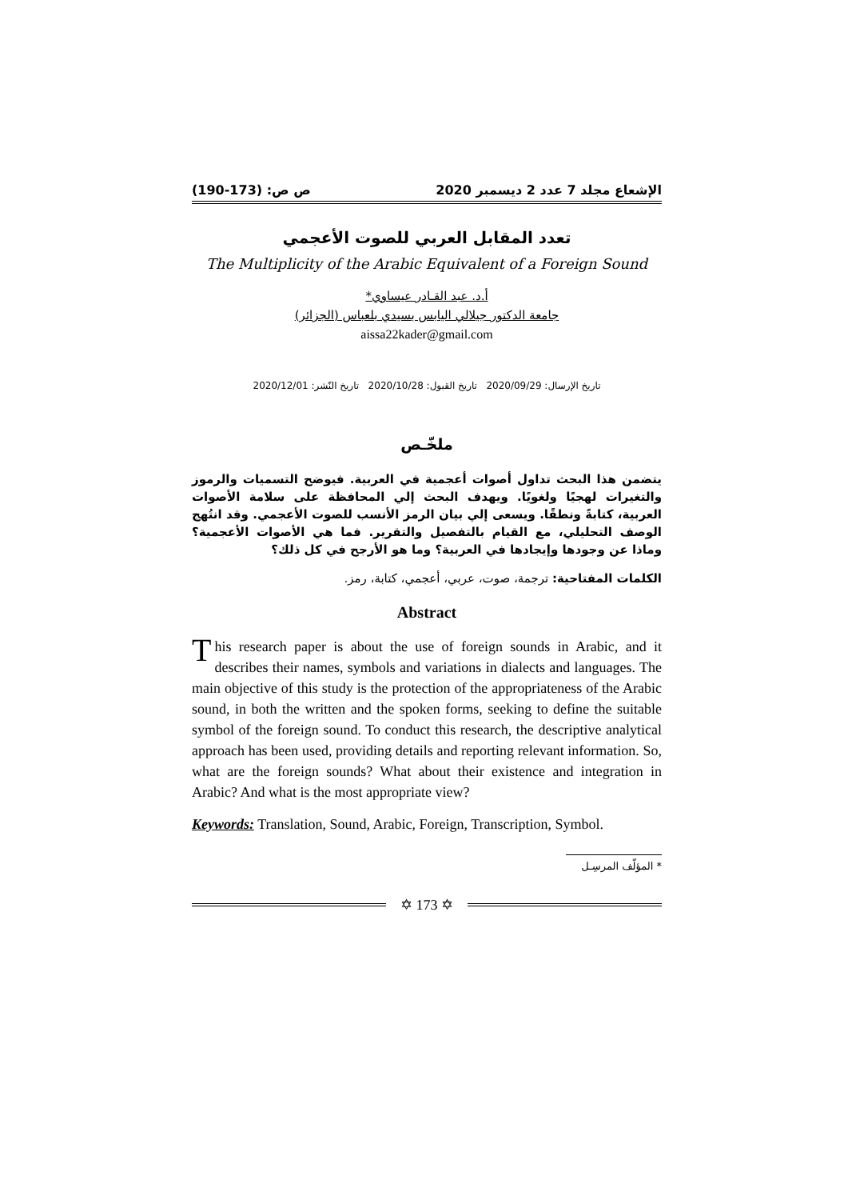الإشعاع مجلد 7 عدد 2 ديسمبر 2020 ص ص: (173-190)
تعدد المقابل العربي للصوت الأعجمي
The Multiplicity of the Arabic Equivalent of a Foreign Sound
أ.د. عبد القـادر عيساوي*
جامعة الدكتور جيلالي اليابس بسيدي بلعباس (الجزائر)
aissa22kader@gmail.com
تاريخ الإرسال: 2020/09/29 تاريخ القبول: 2020/10/28 تاريخ النّشر: 2020/12/01
ملخّـص
يتضمن هذا البحث تداول أصوات أعجمية في العربية. فيوضح التسميات والرموز والتغيرات لهجيًا ولغويًا. ويهدف البحث إلي المحافظة على سلامة الأصوات العربية، كتابةً ونطقًا. ويسعى إلي بيان الرمز الأنسب للصوت الأعجمي. وقد انتُهج الوصف التحليلي، مع القيام بالتفصيل والتقرير. فما هي الأصوات الأعجمية؟ وماذا عن وجودها وإيجادها في العربية؟ وما هو الأرجح في كل ذلك؟
الكلمات المفتاحية: ترجمة، صوت، عربي، أعجمي، كتابة، رمز.
Abstract
This research paper is about the use of foreign sounds in Arabic, and it describes their names, symbols and variations in dialects and languages. The main objective of this study is the protection of the appropriateness of the Arabic sound, in both the written and the spoken forms, seeking to define the suitable symbol of the foreign sound. To conduct this research, the descriptive analytical approach has been used, providing details and reporting relevant information. So, what are the foreign sounds? What about their existence and integration in Arabic? And what is the most appropriate view?
Keywords: Translation, Sound, Arabic, Foreign, Transcription, Symbol.
* المؤلّف المرسِـل
✡ 173 ✡